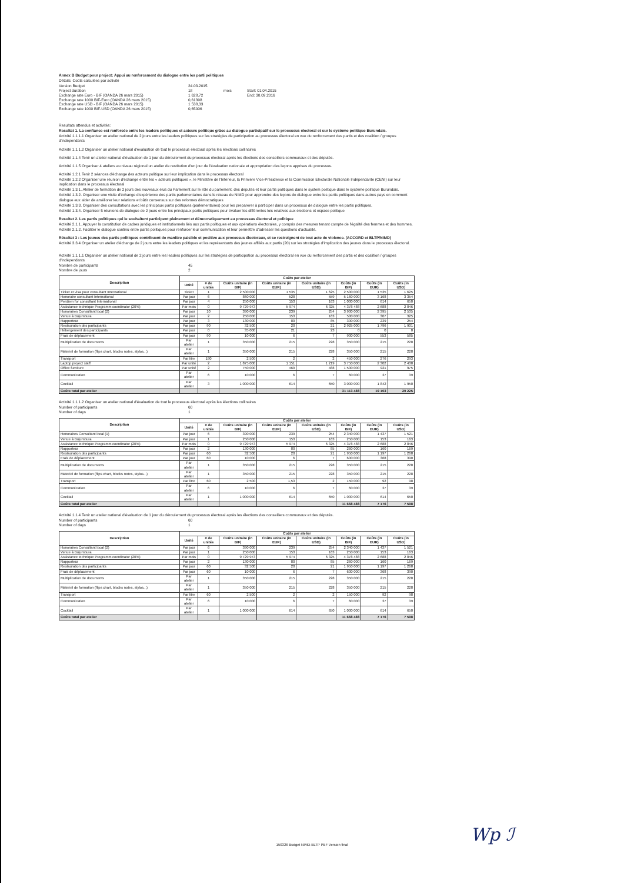Annex B Budget pour project: Appui au renforcement du dialogue entre les parti politiques
Détails: Coûts calculées par activité
Version Budget 24.03.2015 Project duration 18 mois Start: 01.04.2015 Exchange rate Euro - BIF (OANDA 26 mars 2015) 1 628,72 End: 30.09.2016 Exchange rate 1000 BIF-Euro (OANDA 26 mars 2015) 0,61398 Exchange rate USD - BIF (OANDA 26 mars 2015) 1 538,33 Exchange rate 1000 BIF-USD (OANDA 26 mars 2015) 0,65006
Resultats attendus et activités:
Resultat 1. La confiance est renforcée entre les leaders politiques et acteurs politique grâce au dialogue participatif sur le processus électoral et sur le système politique Burundais.
Activité 1.1.1.1 Organiser un atelier national de 2 jours entre les leaders politiques sur les stratégies de participation au processus électoral en vue du renforcement des partis et des coalition / groupes d'indépendants
Activité 1.1.1.2 Organiser un atelier national d'évaluation de tout le processus électoral après les élections collinaires
Activité 1.1.4 Tenir un atelier national d'évaluation de 1 jour du déroulement du processus électoral après les élections des conseillers communaux et des députés.
Activité 1.1.5 Organiser 4 ateliers au niveau régional un atelier de restitution d'un jour de l'évaluation nationale et appropriation des leçons apprises du processus.
Activité 1.2.1 Tenir 2 séances d'échange des acteurs politique sur leur implication dans le processus électoral
Activité 1.2.2 Organiser une réunion d'échange entre les « acteurs politiques », le Ministère de l'Intérieur, la Primière Vice-Présidence et la Commission Electorale Nationale Indépendante (CENI) sur leur implication dans le processus électoral
Activité 1.3.1. Atelier de formation de 2 jours des nouveaux élus du Parlement sur le rôle du parlement, des deputés et leur partis politiques dans le system politique dans le système politique Burundais.
Activité 1.3.2. Organiser une visite d'échange d'expérience des partis parlementaires dans le réseau du NIMD pour apprendre des leçons de dialogue entre les partis politiques dans autres pays en comment dialogue eux aider de améliorer leur relations et bâtir consensus sur des reformes démocratiques
Activité 1.3.3. Organiser des consultations avec les principaux partis politiques (parlementaires) pour les preparerer à participer dans un processus de dialogue entre les partis politiques.
Activité 1.3.4. Organiser 5 réunions de dialogue de 2 jours entre les principaux partis politiques pour évaluer les différentes lois relatives aux élections et espace politique
Resultat 2. Les partis politiques qui le souhaitent participent pleinement et démocratiquement au processus électoral et politique
Activité 2.1.1. Appuyer la constitution de cadres juridiques et institutionnels liés aux partis politiques et aux opérations électorales, y compris des mesures tenant compte de l'égalité des femmes et des hommes.
Activité 2.1.2. Faciliter le dialogue continu entre partis politiques pour renforcer leur communication et leur permettre d'adresser les questions d'actualité.
Résultat 3 : Les jeunes des partis politiques contribuent de manière paisible et positive aux processus électoraux, et se restreignent de tout acte de violence. (ACCORD et BLTP/NIMD)
Activité 3.3.4 Organiser un atelier d'échange de 2 jours entre les leaders politiques et les représentants des jeunes affiliés aux partis (20) sur les stratégies d'implication des jeunes dans le processus électoral.
Activité 1.1.1.1 Organiser un atelier national de 2 jours entre les leaders politiques sur les stratégies de participation au processus électoral en vue du renforcement des partis et des coalition / groupes d'indépendants
Nombre de participants 45 Nombre de jours 2
| Description | Coûts par atelier | | | | | | | |
| --- | --- | --- | --- | --- | --- | --- | --- | --- |
| | Unité | # de unités | Coûts unitaire (in BIF) | Coûts unitaire (in EUR) | Coûts unitaire (in USD) | Coûts (in BIF) | Coûts (in EUR) | Coûts (in USD) |
| Ticket et visa pour consultant International | Ticket | 1 | 2 500 000 | 1 535 | 1 625 | 2 500 000 | 1 535 | 1 625 |
| Honoraire consultant International | Par jour | 6 | 860 000 | 528 | 559 | 5 160 000 | 3 168 | 3 354 |
| Perdiem for consultant International | Par jour | 4 | 250 000 | 153 | 163 | 1 000 000 | 614 | 650 |
| Assistance technique Programm coordinator (20%) | Par mois | 0 | 9 729 973 | 5 974 | 6 325 | 4 378 488 | 2 688 | 2 846 |
| Honoraires Consultant local (2) | Par jour | 10 | 390 000 | 239 | 254 | 3 900 000 | 2 395 | 2 535 |
| Venue à Bujumbura | Par jour | 2 | 250 000 | 153 | 163 | 500 000 | 307 | 325 |
| Rapporteur | Par jour | 3 | 130 000 | 80 | 85 | 390 000 | 239 | 254 |
| Restauration des participants | Par jour | 90 | 32 500 | 20 | 21 | 2 925 000 | 1 796 | 1 901 |
| Hébergement des participants | Par jour | 0 | 35 000 | 21 | 23 | 0 | 0 | 0 |
| Frais de déplacement | Par jour | 90 | 10 000 | 6 | 7 | 900 000 | 553 | 585 |
| Multiplication de documents | Par atelier | 1 | 350 000 | 215 | 228 | 350 000 | 215 | 228 |
| Materiel de formation (flips chart, blocks notes, stylos...) | Par atelier | 1 | 350 000 | 215 | 228 | 350 000 | 215 | 228 |
| Transport | Par litre | 180 | 2 500 | 2 | 2 | 450 000 | 276 | 293 |
| Laptop project staff | Par unité | 2 | 1 875 000 | 1 151 | 1 219 | 3 750 000 | 2 302 | 2 438 |
| Office furniture | Par unité | 2 | 750 000 | 460 | 488 | 1 500 000 | 921 | 975 |
| Communication | Par atelier | 6 | 10 000 | 6 | 7 | 60 000 | 37 | 39 |
| Cocktail | Par atelier | 3 | 1 000 000 | 614 | 650 | 3 000 000 | 1 842 | 1 950 |
| Coûts total par atelier | | | | | | 31 113 488 | 19 103 | 20 225 |
Activité 1.1.1.2 Organiser un atelier national d'évaluation de tout le processus électoral après les élections collinaires
Number of participants 60 Number of days 1
| Description | Coûts par atelier | | | | | | | |
| --- | --- | --- | --- | --- | --- | --- | --- | --- |
| | Unité | # de unités | Coûts unitaire (in BIF) | Coûts unitaire (in EUR) | Coûts unitaire (in USD) | Coûts (in BIF) | Coûts (in EUR) | Coûts (in USD) |
| Honoraires Consultant local (1) | Par jour | 6 | 390 000 | 239 | 254 | 2 340 000 | 1 437 | 1 521 |
| Venue à Bujumbura | Par jour | 1 | 250 000 | 153 | 163 | 250 000 | 153 | 163 |
| Assistance technique Programm coordinator (20%) | Par mois | 0 | 9 729 973 | 5 974 | 6 325 | 4 378 488 | 2 688 | 2 846 |
| Rapporteur | Par jour | 2 | 130 000 | 80 | 85 | 260 000 | 160 | 169 |
| Restauration des participants | Par jour | 60 | 32 500 | 20 | 21 | 1 950 000 | 1 197 | 1 268 |
| Frais de déplacement | Par jour | 60 | 10 000 | 6 | 7 | 600 000 | 368 | 390 |
| Multiplication de documents | Par atelier | 1 | 350 000 | 215 | 228 | 350 000 | 215 | 228 |
| Materiel de formation (flips chart, blocks notes, stylos...) | Par atelier | 1 | 350 000 | 215 | 228 | 350 000 | 215 | 228 |
| Transport | Par litre | 60 | 2 500 | 1,53 | 2 | 150 000 | 92 | 98 |
| Communication | Par atelier | 6 | 10 000 | 6 | 7 | 60 000 | 37 | 39 |
| Cocktail | Par atelier | 1 | 1 000 000 | 614 | 650 | 1 000 000 | 614 | 650 |
| Coûts total par atelier | | | | | | 11 668 488 | 7 176 | 7 598 |
Activité 1.1.4 Tenir un atelier national d'évaluation de 1 jour du déroulement du processus électoral après les élections des conseillers communaux et des députés.
Number of participants 60 Number of days 1
| Description | Coûts par atelier | | | | | | | |
| --- | --- | --- | --- | --- | --- | --- | --- | --- |
| | Unité | # de unités | Coûts unitaire (in BIF) | Coûts unitaire (in EUR) | Coûts unitaire (in USD) | Coûts (in BIF) | Coûts (in EUR) | Coûts (in USD) |
| Honoraires Consultant local (2) | Par jour | 6 | 390 000 | 239 | 254 | 2 340 000 | 1 437 | 1 521 |
| Venue à Bujumbura | Par jour | 1 | 250 000 | 153 | 163 | 250 000 | 153 | 163 |
| Assistance technique Programm coordinator (20%) | Par mois | 0 | 9 729 973 | 5 974 | 6 325 | 4 378 488 | 2 688 | 2 846 |
| Rapporteur | Par jour | 2 | 130 000 | 80 | 85 | 260 000 | 160 | 169 |
| Restauration des participants | Par jour | 60 | 32 500 | 20 | 21 | 1 950 000 | 1 197 | 1 268 |
| Frais de déplacement | Par jour | 60 | 10 000 | 6 | 7 | 600 000 | 368 | 390 |
| Multiplication de documents | Par atelier | 1 | 350 000 | 215 | 228 | 350 000 | 215 | 228 |
| Materiel de formation (flips chart, blocks notes, stylos...) | Par atelier | 1 | 350 000 | 215 | 228 | 350 000 | 215 | 228 |
| Transport | Par litre | 60 | 2 500 | 2 | 2 | 150 000 | 92 | 98 |
| Communication | Par atelier | 6 | 10 000 | 6 | 7 | 60 000 | 37 | 39 |
| Cocktail | Par atelier | 1 | 1 000 000 | 614 | 650 | 1 000 000 | 614 | 650 |
| Coûts total par atelier | | | | | | 11 668 488 | 7 176 | 7 598 |
Wp ℐ
150326 Budget NIMD-BLTP PBF Version final